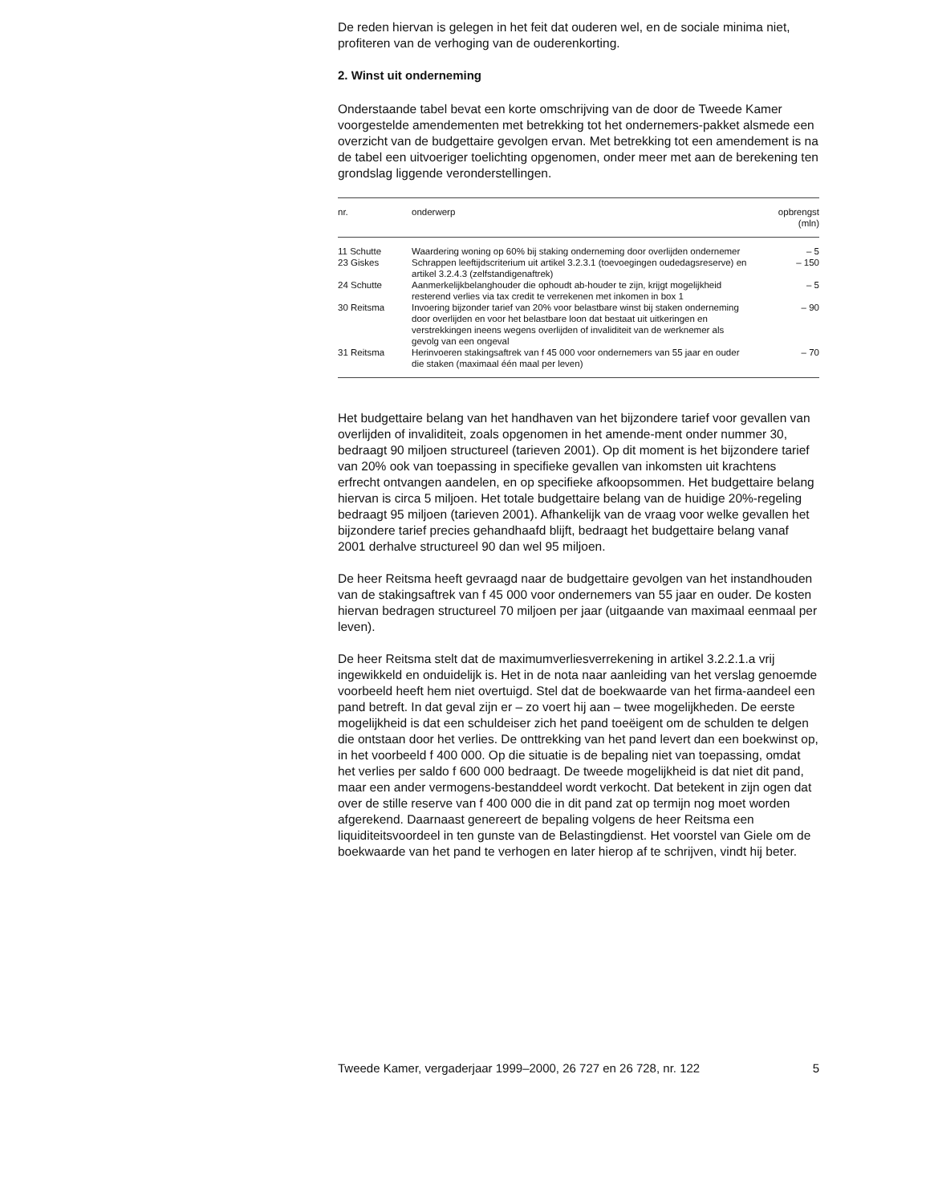De reden hiervan is gelegen in het feit dat ouderen wel, en de sociale minima niet, profiteren van de verhoging van de ouderenkorting.
2. Winst uit onderneming
Onderstaande tabel bevat een korte omschrijving van de door de Tweede Kamer voorgestelde amendementen met betrekking tot het ondernemers-pakket alsmede een overzicht van de budgettaire gevolgen ervan. Met betrekking tot een amendement is na de tabel een uitvoeriger toelichting opgenomen, onder meer met aan de berekening ten grondslag liggende veronderstellingen.
| nr. | onderwerp | opbrengst (mln) |
| --- | --- | --- |
| 11 Schutte | Waardering woning op 60% bij staking onderneming door overlijden ondernemer | – 5 |
| 23 Giskes | Schrappen leeftijdscriterium uit artikel 3.2.3.1 (toevoegingen oudedagsreserve) en artikel 3.2.4.3 (zelfstandigenaftrek) | – 150 |
| 24 Schutte | Aanmerkelijkbelanghouder die ophoudt ab-houder te zijn, krijgt mogelijkheid resterend verlies via tax credit te verrekenen met inkomen in box 1 | – 5 |
| 30 Reitsma | Invoering bijzonder tarief van 20% voor belastbare winst bij staken onderneming door overlijden en voor het belastbare loon dat bestaat uit uitkeringen en verstrekkingen ineens wegens overlijden of invaliditeit van de werknemer als gevolg van een ongeval | – 90 |
| 31 Reitsma | Herinvoeren stakingsaftrek van f 45 000 voor ondernemers van 55 jaar en ouder die staken (maximaal één maal per leven) | – 70 |
Het budgettaire belang van het handhaven van het bijzondere tarief voor gevallen van overlijden of invaliditeit, zoals opgenomen in het amende-ment onder nummer 30, bedraagt 90 miljoen structureel (tarieven 2001). Op dit moment is het bijzondere tarief van 20% ook van toepassing in specifieke gevallen van inkomsten uit krachtens erfrecht ontvangen aandelen, en op specifieke afkoopsommen. Het budgettaire belang hiervan is circa 5 miljoen. Het totale budgettaire belang van de huidige 20%-regeling bedraagt 95 miljoen (tarieven 2001). Afhankelijk van de vraag voor welke gevallen het bijzondere tarief precies gehandhaafd blijft, bedraagt het budgettaire belang vanaf 2001 derhalve structureel 90 dan wel 95 miljoen.
De heer Reitsma heeft gevraagd naar de budgettaire gevolgen van het instandhouden van de stakingsaftrek van f 45 000 voor ondernemers van 55 jaar en ouder. De kosten hiervan bedragen structureel 70 miljoen per jaar (uitgaande van maximaal eenmaal per leven).
De heer Reitsma stelt dat de maximumverliesverrekening in artikel 3.2.2.1.a vrij ingewikkeld en onduidelijk is. Het in de nota naar aanleiding van het verslag genoemde voorbeeld heeft hem niet overtuigd. Stel dat de boekwaarde van het firma-aandeel een pand betreft. In dat geval zijn er – zo voert hij aan – twee mogelijkheden. De eerste mogelijkheid is dat een schuldeiser zich het pand toeëigent om de schulden te delgen die ontstaan door het verlies. De onttrekking van het pand levert dan een boekwinst op, in het voorbeeld f 400 000. Op die situatie is de bepaling niet van toepassing, omdat het verlies per saldo f 600 000 bedraagt. De tweede mogelijkheid is dat niet dit pand, maar een ander vermogens-bestanddeel wordt verkocht. Dat betekent in zijn ogen dat over de stille reserve van f 400 000 die in dit pand zat op termijn nog moet worden afgerekend. Daarnaast genereert de bepaling volgens de heer Reitsma een liquiditeitsvoordeel in ten gunste van de Belastingdienst. Het voorstel van Giele om de boekwaarde van het pand te verhogen en later hierop af te schrijven, vindt hij beter.
Tweede Kamer, vergaderjaar 1999–2000, 26 727 en 26 728, nr. 122 5